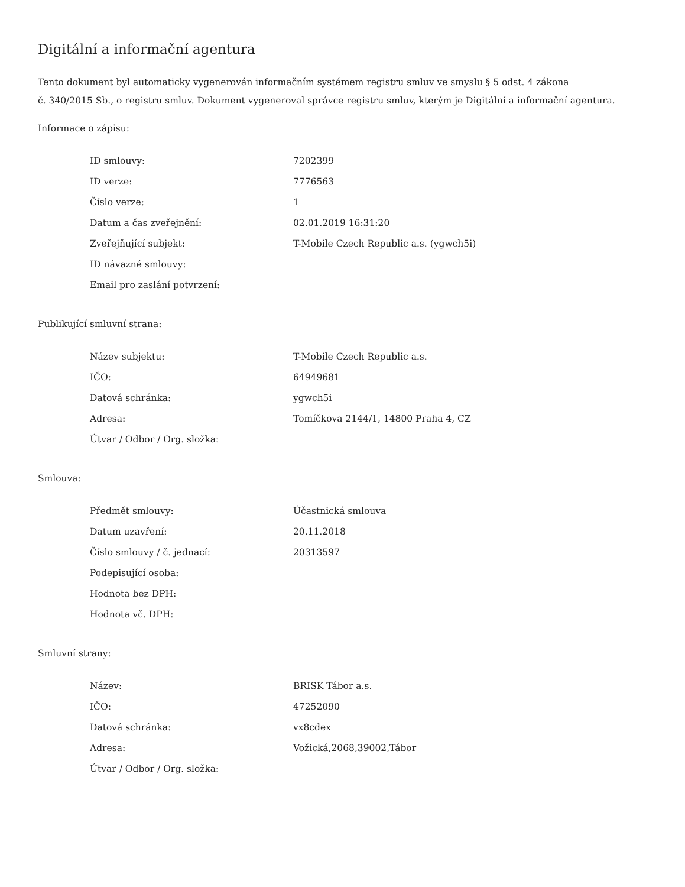Digitální a informační agentura
Tento dokument byl automaticky vygenerován informačním systémem registru smluv ve smyslu § 5 odst. 4 zákona
č. 340/2015 Sb., o registru smluv. Dokument vygeneroval správce registru smluv, kterým je Digitální a informační agentura.
Informace o zápisu:
| ID smlouvy: | 7202399 |
| ID verze: | 7776563 |
| Číslo verze: | 1 |
| Datum a čas zveřejnění: | 02.01.2019 16:31:20 |
| Zveřejňující subjekt: | T-Mobile Czech Republic a.s. (ygwch5i) |
| ID návazné smlouvy: | |
| Email pro zaslání potvrzení: | |
Publikující smluvní strana:
| Název subjektu: | T-Mobile Czech Republic a.s. |
| IČO: | 64949681 |
| Datová schránka: | ygwch5i |
| Adresa: | Tomíčkova 2144/1, 14800 Praha 4, CZ |
| Útvar / Odbor / Org. složka: | |
Smlouva:
| Předmět smlouvy: | Účastnická smlouva |
| Datum uzavření: | 20.11.2018 |
| Číslo smlouvy / č. jednací: | 20313597 |
| Podepisující osoba: | |
| Hodnota bez DPH: | |
| Hodnota vč. DPH: | |
Smluvní strany:
| Název: | BRISK Tábor a.s. |
| IČO: | 47252090 |
| Datová schránka: | vx8cdex |
| Adresa: | Vožická,2068,39002,Tábor |
| Útvar / Odbor / Org. složka: | |